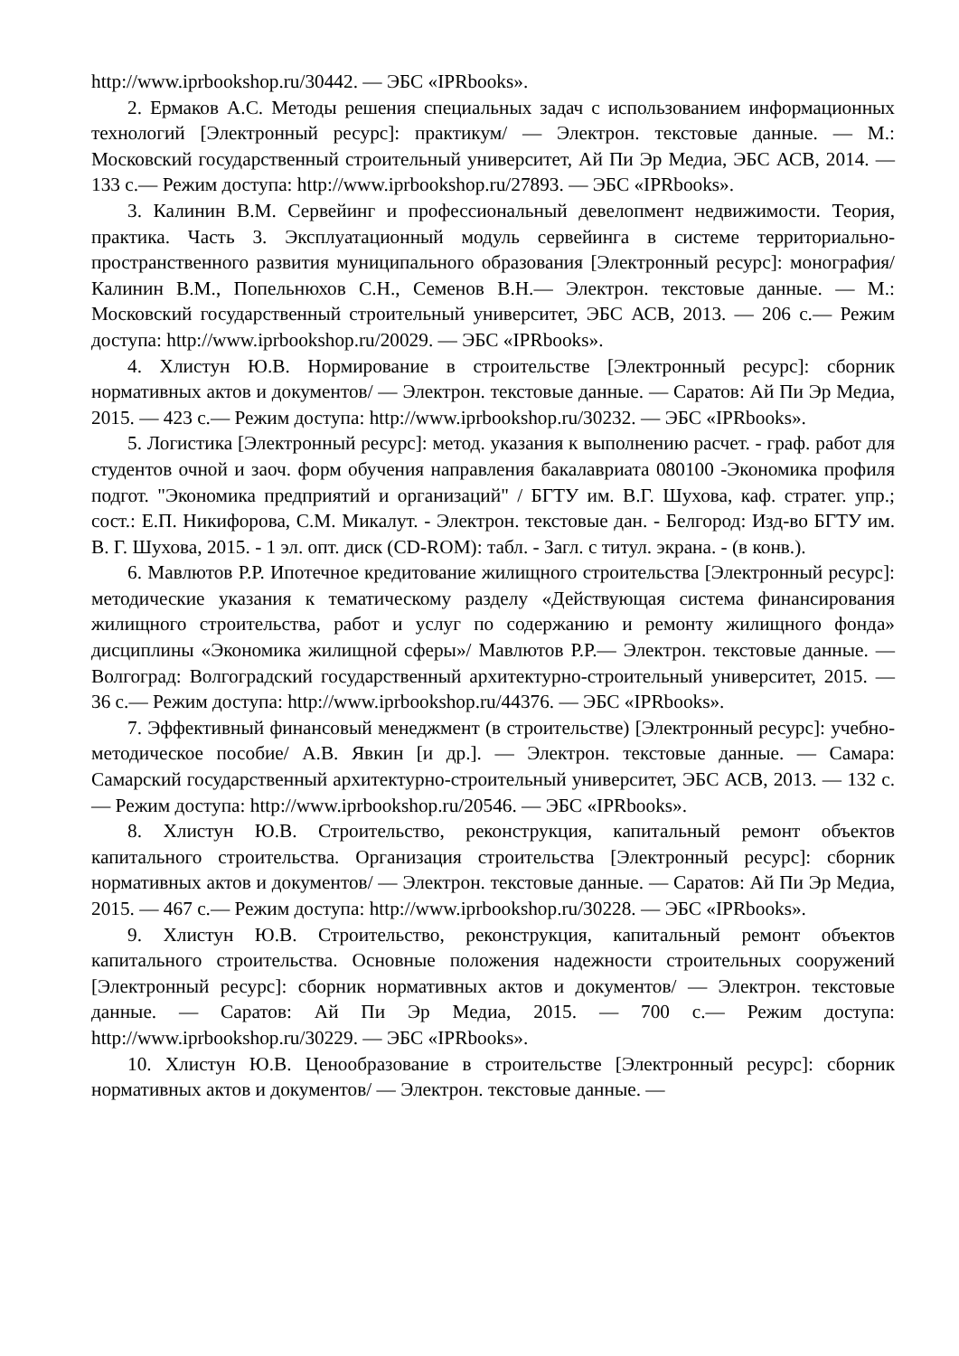http://www.iprbookshop.ru/30442. — ЭБС «IPRbooks».
2. Ермаков А.С. Методы решения специальных задач с использованием информационных технологий [Электронный ресурс]: практикум/ — Электрон. текстовые данные. — М.: Московский государственный строительный университет, Ай Пи Эр Медиа, ЭБС АСВ, 2014. — 133 с.— Режим доступа: http://www.iprbookshop.ru/27893. — ЭБС «IPRbooks».
3. Калинин В.М. Сервейинг и профессиональный девелопмент недвижимости. Теория, практика. Часть 3. Эксплуатационный модуль сервейинга в системе территориально-пространственного развития муниципального образования [Электронный ресурс]: монография/ Калинин В.М., Попельнюхов С.Н., Семенов В.Н.— Электрон. текстовые данные. — М.: Московский государственный строительный университет, ЭБС АСВ, 2013. — 206 с.— Режим доступа: http://www.iprbookshop.ru/20029. — ЭБС «IPRbooks».
4. Хлистун Ю.В. Нормирование в строительстве [Электронный ресурс]: сборник нормативных актов и документов/ — Электрон. текстовые данные. — Саратов: Ай Пи Эр Медиа, 2015. — 423 с.— Режим доступа: http://www.iprbookshop.ru/30232. — ЭБС «IPRbooks».
5. Логистика [Электронный ресурс]: метод. указания к выполнению расчет. - граф. работ для студентов очной и заоч. форм обучения направления бакалавриата 080100 -Экономика профиля подгот. "Экономика предприятий и организаций" / БГТУ им. В.Г. Шухова, каф. стратег. упр.; сост.: Е.П. Никифорова, С.М. Микалут. - Электрон. текстовые дан. - Белгород: Изд-во БГТУ им. В. Г. Шухова, 2015. - 1 эл. опт. диск (CD-ROM): табл. - Загл. с титул. экрана. - (в конв.).
6. Мавлютов Р.Р. Ипотечное кредитование жилищного строительства [Электронный ресурс]: методические указания к тематическому разделу «Действующая система финансирования жилищного строительства, работ и услуг по содержанию и ремонту жилищного фонда» дисциплины «Экономика жилищной сферы»/ Мавлютов Р.Р.— Электрон. текстовые данные. — Волгоград: Волгоградский государственный архитектурно-строительный университет, 2015. — 36 с.— Режим доступа: http://www.iprbookshop.ru/44376. — ЭБС «IPRbooks».
7. Эффективный финансовый менеджмент (в строительстве) [Электронный ресурс]: учебно-методическое пособие/ А.В. Явкин [и др.]. — Электрон. текстовые данные. — Самара: Самарский государственный архитектурно-строительный университет, ЭБС АСВ, 2013. — 132 с.— Режим доступа: http://www.iprbookshop.ru/20546. — ЭБС «IPRbooks».
8. Хлистун Ю.В. Строительство, реконструкция, капитальный ремонт объектов капитального строительства. Организация строительства [Электронный ресурс]: сборник нормативных актов и документов/ — Электрон. текстовые данные. — Саратов: Ай Пи Эр Медиа, 2015. — 467 с.— Режим доступа: http://www.iprbookshop.ru/30228. — ЭБС «IPRbooks».
9. Хлистун Ю.В. Строительство, реконструкция, капитальный ремонт объектов капитального строительства. Основные положения надежности строительных сооружений [Электронный ресурс]: сборник нормативных актов и документов/ — Электрон. текстовые данные. — Саратов: Ай Пи Эр Медиа, 2015. — 700 с.— Режим доступа: http://www.iprbookshop.ru/30229. — ЭБС «IPRbooks».
10. Хлистун Ю.В. Ценообразование в строительстве [Электронный ресурс]: сборник нормативных актов и документов/ — Электрон. текстовые данные. —